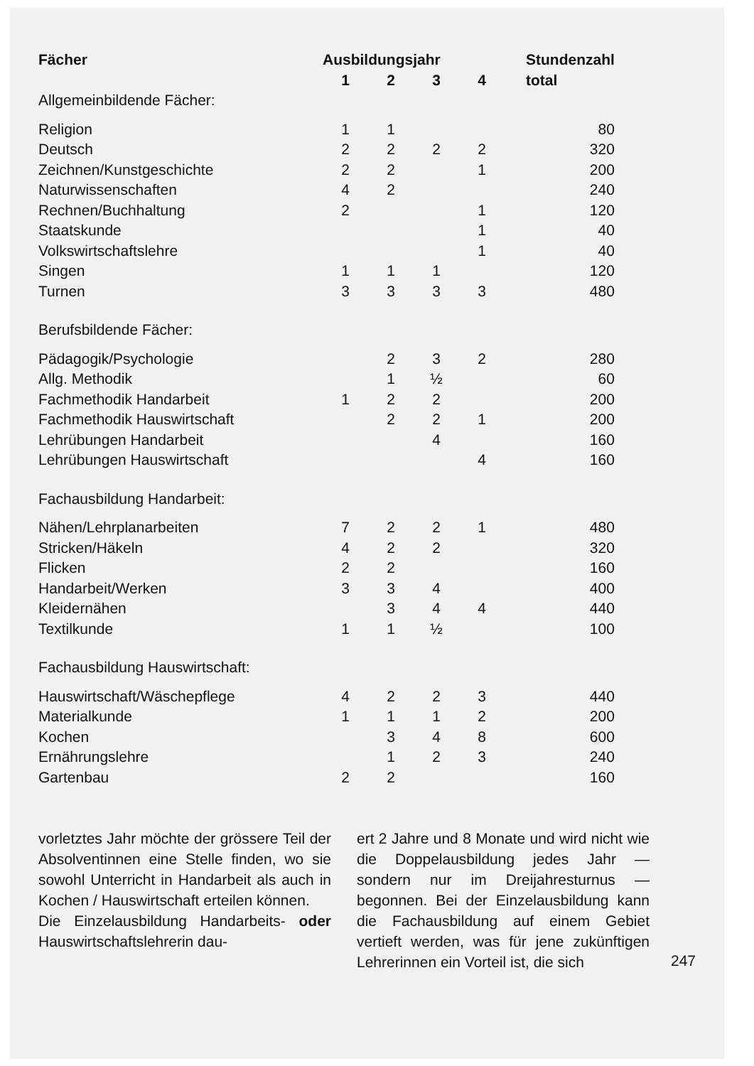| Fächer | Ausbildungsjahr | | | | Stundenzahl |
| --- | --- | --- | --- | --- | --- |
| | 1 | 2 | 3 | 4 | total |
| Allgemeinbildende Fächer: | | | | | |
| Religion | 1 | 1 | | | 80 |
| Deutsch | 2 | 2 | 2 | 2 | 320 |
| Zeichnen/Kunstgeschichte | 2 | 2 | | 1 | 200 |
| Naturwissenschaften | 4 | 2 | | | 240 |
| Rechnen/Buchhaltung | 2 | | | 1 | 120 |
| Staatskunde | | | | 1 | 40 |
| Volkswirtschaftslehre | | | | 1 | 40 |
| Singen | 1 | 1 | 1 | | 120 |
| Turnen | 3 | 3 | 3 | 3 | 480 |
| Berufsbildende Fächer: | | | | | |
| Pädagogik/Psychologie | | 2 | 3 | 2 | 280 |
| Allg. Methodik | | 1 | ½ | | 60 |
| Fachmethodik Handarbeit | 1 | 2 | 2 | | 200 |
| Fachmethodik Hauswirtschaft | | 2 | 2 | 1 | 200 |
| Lehrübungen Handarbeit | | | 4 | | 160 |
| Lehrübungen Hauswirtschaft | | | | 4 | 160 |
| Fachausbildung Handarbeit: | | | | | |
| Nähen/Lehrplanarbeiten | 7 | 2 | 2 | 1 | 480 |
| Stricken/Häkeln | 4 | 2 | 2 | | 320 |
| Flicken | 2 | 2 | | | 160 |
| Handarbeit/Werken | 3 | 3 | 4 | | 400 |
| Kleidernähen | | 3 | 4 | 4 | 440 |
| Textilkunde | 1 | 1 | ½ | | 100 |
| Fachausbildung Hauswirtschaft: | | | | | |
| Hauswirtschaft/Wäschepflege | 4 | 2 | 2 | 3 | 440 |
| Materialkunde | 1 | 1 | 1 | 2 | 200 |
| Kochen | | 3 | 4 | 8 | 600 |
| Ernährungslehre | | 1 | 2 | 3 | 240 |
| Gartenbau | 2 | 2 | | | 160 |
vorletztes Jahr möchte der grössere Teil der Absolventinnen eine Stelle finden, wo sie sowohl Unterricht in Handarbeit als auch in Kochen / Hauswirtschaft erteilen können.
Die Einzelausbildung Handarbeits- oder Hauswirtschaftslehrerin dau-
ert 2 Jahre und 8 Monate und wird nicht wie die Doppelausbildung jedes Jahr — sondern nur im Dreijahresturnus — begonnen. Bei der Einzelausbildung kann die Fachausbildung auf einem Gebiet vertieft werden, was für jene zukünftigen Lehrerinnen ein Vorteil ist, die sich
247